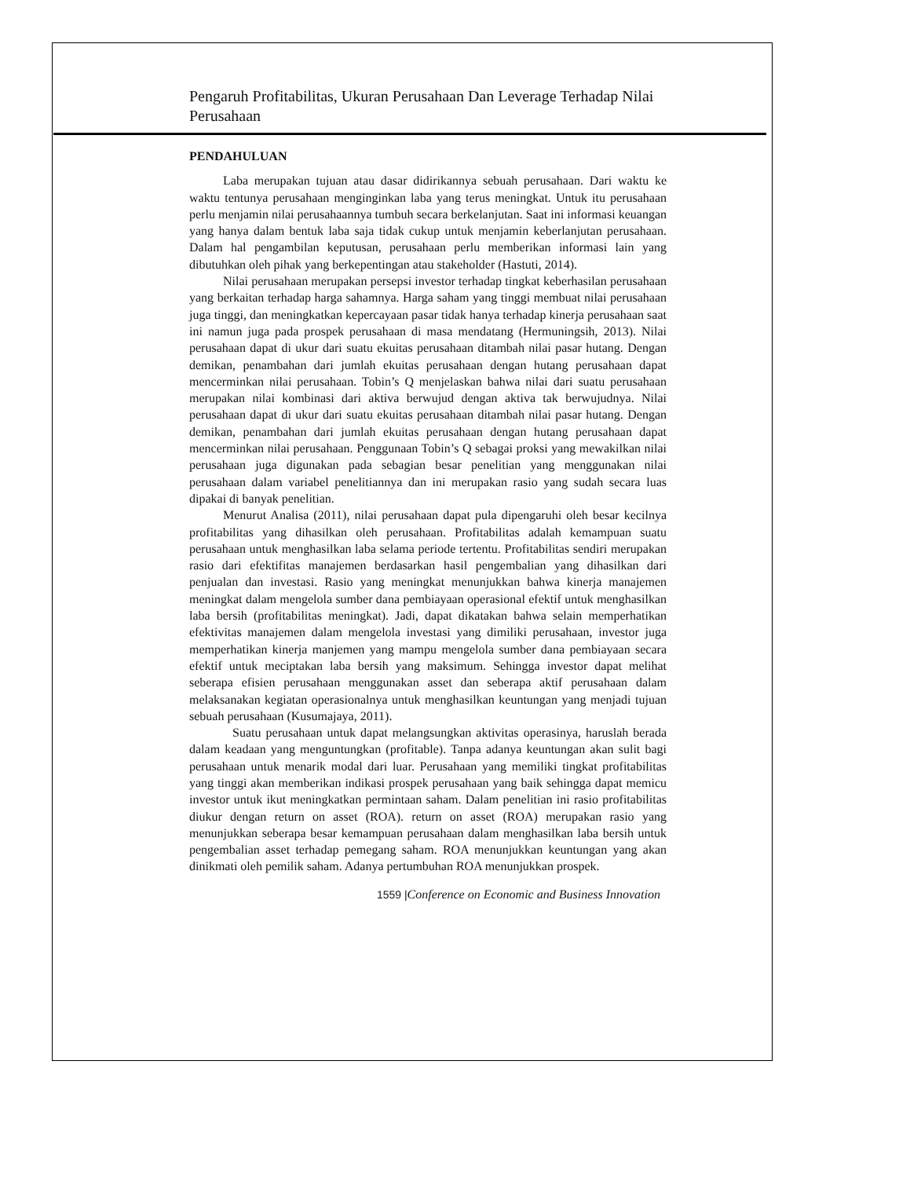Pengaruh Profitabilitas, Ukuran Perusahaan Dan Leverage Terhadap Nilai Perusahaan
PENDAHULUAN
Laba merupakan tujuan atau dasar didirikannya sebuah perusahaan. Dari waktu ke waktu tentunya perusahaan menginginkan laba yang terus meningkat. Untuk itu perusahaan perlu menjamin nilai perusahaannya tumbuh secara berkelanjutan. Saat ini informasi keuangan yang hanya dalam bentuk laba saja tidak cukup untuk menjamin keberlanjutan perusahaan. Dalam hal pengambilan keputusan, perusahaan perlu memberikan informasi lain yang dibutuhkan oleh pihak yang berkepentingan atau stakeholder (Hastuti, 2014).
Nilai perusahaan merupakan persepsi investor terhadap tingkat keberhasilan perusahaan yang berkaitan terhadap harga sahamnya. Harga saham yang tinggi membuat nilai perusahaan juga tinggi, dan meningkatkan kepercayaan pasar tidak hanya terhadap kinerja perusahaan saat ini namun juga pada prospek perusahaan di masa mendatang (Hermuningsih, 2013). Nilai perusahaan dapat di ukur dari suatu ekuitas perusahaan ditambah nilai pasar hutang. Dengan demikan, penambahan dari jumlah ekuitas perusahaan dengan hutang perusahaan dapat mencerminkan nilai perusahaan. Tobin’s Q menjelaskan bahwa nilai dari suatu perusahaan merupakan nilai kombinasi dari aktiva berwujud dengan aktiva tak berwujudnya. Nilai perusahaan dapat di ukur dari suatu ekuitas perusahaan ditambah nilai pasar hutang. Dengan demikan, penambahan dari jumlah ekuitas perusahaan dengan hutang perusahaan dapat mencerminkan nilai perusahaan. Penggunaan Tobin’s Q sebagai proksi yang mewakilkan nilai perusahaan juga digunakan pada sebagian besar penelitian yang menggunakan nilai perusahaan dalam variabel penelitiannya dan ini merupakan rasio yang sudah secara luas dipakai di banyak penelitian.
Menurut Analisa (2011), nilai perusahaan dapat pula dipengaruhi oleh besar kecilnya profitabilitas yang dihasilkan oleh perusahaan. Profitabilitas adalah kemampuan suatu perusahaan untuk menghasilkan laba selama periode tertentu. Profitabilitas sendiri merupakan rasio dari efektifitas manajemen berdasarkan hasil pengembalian yang dihasilkan dari penjualan dan investasi. Rasio yang meningkat menunjukkan bahwa kinerja manajemen meningkat dalam mengelola sumber dana pembiayaan operasional efektif untuk menghasilkan laba bersih (profitabilitas meningkat). Jadi, dapat dikatakan bahwa selain memperhatikan efektivitas manajemen dalam mengelola investasi yang dimiliki perusahaan, investor juga memperhatikan kinerja manjemen yang mampu mengelola sumber dana pembiayaan secara efektif untuk meciptakan laba bersih yang maksimum. Sehingga investor dapat melihat seberapa efisien perusahaan menggunakan asset dan seberapa aktif perusahaan dalam melaksanakan kegiatan operasionalnya untuk menghasilkan keuntungan yang menjadi tujuan sebuah perusahaan (Kusumajaya, 2011).
Suatu perusahaan untuk dapat melangsungkan aktivitas operasinya, haruslah berada dalam keadaan yang menguntungkan (profitable). Tanpa adanya keuntungan akan sulit bagi perusahaan untuk menarik modal dari luar. Perusahaan yang memiliki tingkat profitabilitas yang tinggi akan memberikan indikasi prospek perusahaan yang baik sehingga dapat memicu investor untuk ikut meningkatkan permintaan saham. Dalam penelitian ini rasio profitabilitas diukur dengan return on asset (ROA). return on asset (ROA) merupakan rasio yang menunjukkan seberapa besar kemampuan perusahaan dalam menghasilkan laba bersih untuk pengembalian asset terhadap pemegang saham. ROA menunjukkan keuntungan yang akan dinikmati oleh pemilik saham. Adanya pertumbuhan ROA menunjukkan prospek.
1559 |Conference on Economic and Business Innovation